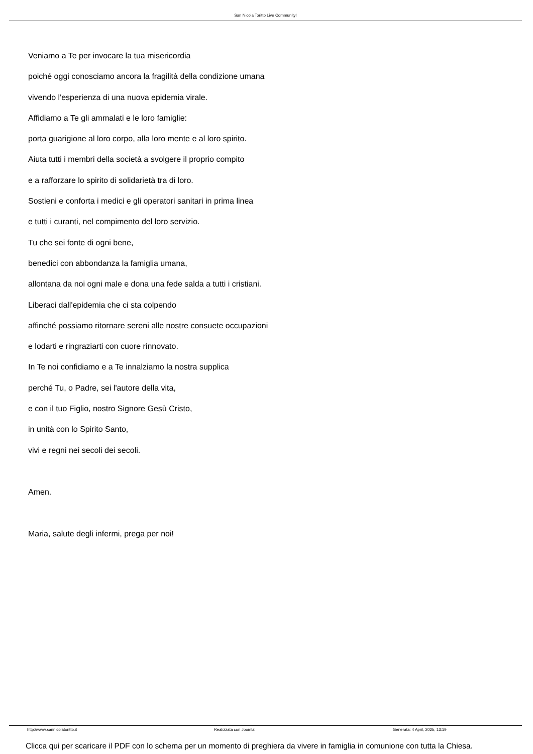San Nicola Toritto Live Community!
Veniamo a Te per invocare la tua misericordia
poiché oggi conosciamo ancora la fragilità della condizione umana
vivendo l'esperienza di una nuova epidemia virale.
Affidiamo a Te gli ammalati e le loro famiglie:
porta guarigione al loro corpo, alla loro mente e al loro spirito.
Aiuta tutti i membri della società a svolgere il proprio compito
e a rafforzare lo spirito di solidarietà tra di loro.
Sostieni e conforta i medici e gli operatori sanitari in prima linea
e tutti i curanti, nel compimento del loro servizio.
Tu che sei fonte di ogni bene,
benedici con abbondanza la famiglia umana,
allontana da noi ogni male e dona una fede salda a tutti i cristiani.
Liberaci dall'epidemia che ci sta colpendo
affinché possiamo ritornare sereni alle nostre consuete occupazioni
e lodarti e ringraziarti con cuore rinnovato.
In Te noi confidiamo e a Te innalziamo la nostra supplica
perché Tu, o Padre, sei l'autore della vita,
e con il tuo Figlio, nostro Signore Gesù Cristo,
in unità con lo Spirito Santo,
vivi e regni nei secoli dei secoli.
Amen.
Maria, salute degli infermi, prega per noi!
Clicca qui per scaricare il PDF con lo schema per un momento di preghiera da vivere in famiglia in comunione con tutta la Chiesa.
http://www.sannicolatoritto.it Realizzata con Joomla! Generata: 4 April, 2025, 13:19